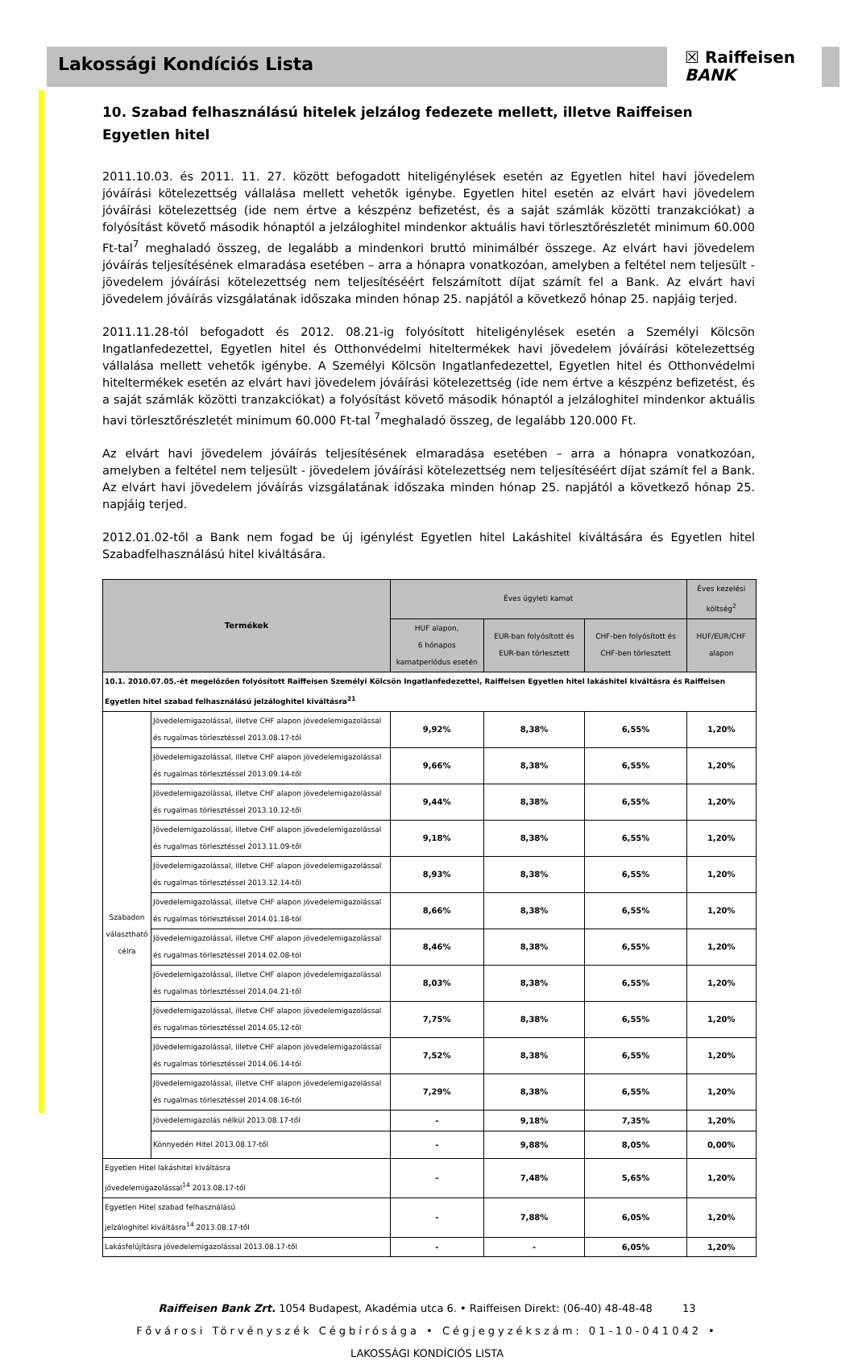Lakossági Kondíciós Lista
☒ Raiffeisen
BANK
10. Szabad felhasználású hitelek jelzálog fedezete mellett, illetve Raiffeisen Egyetlen hitel
2011.10.03. és 2011. 11. 27. között befogadott hiteligénylések esetén az Egyetlen hitel havi jövedelem jóváírási kötelezettség vállalása mellett vehetők igénybe. Egyetlen hitel esetén az elvárt havi jövedelem jóváírási kötelezettség (ide nem értve a készpénz befizetést, és a saját számlák közötti tranzakciókat) a folyósítást követő második hónaptól a jelzáloghitel mindenkor aktuális havi törlesztőrészletét minimum 60.000 Ft-tal<sup>7</sup> meghaladó összeg, de legalább a mindenkori bruttó minimálbér összege. Az elvárt havi jövedelem jóváírás teljesítésének elmaradása esetében – arra a hónapra vonatkozóan, amelyben a feltétel nem teljesült - jövedelem jóváírási kötelezettség nem teljesítéséért felszámított díjat számít fel a Bank. Az elvárt havi jövedelem jóváírás vizsgálatának időszaka minden hónap 25. napjától a következő hónap 25. napjáig terjed.
2011.11.28-tól befogadott és 2012. 08.21-ig folyósított hiteligénylések esetén a Személyi Kölcsön Ingatlanfedezettel, Egyetlen hitel és Otthonvédelmi hiteltermékek havi jövedelem jóváírási kötelezettség vállalása mellett vehetők igénybe. A Személyi Kölcsön Ingatlanfedezettel, Egyetlen hitel és Otthonvédelmi hiteltermékek esetén az elvárt havi jövedelem jóváírási kötelezettség (ide nem értve a készpénz befizetést, és a saját számlák közötti tranzakciókat) a folyósítást követő második hónaptól a jelzáloghitel mindenkor aktuális havi törlesztőrészletét minimum 60.000 Ft-tal <sup>7</sup>meghaladó összeg, de legalább 120.000 Ft.
Az elvárt havi jövedelem jóváírás teljesítésének elmaradása esetében – arra a hónapra vonatkozóan, amelyben a feltétel nem teljesült - jövedelem jóváírási kötelezettség nem teljesítéséért díjat számít fel a Bank. Az elvárt havi jövedelem jóváírás vizsgálatának időszaka minden hónap 25. napjától a következő hónap 25. napjáig terjed.
2012.01.02-től a Bank nem fogad be új igénylést Egyetlen hitel Lakáshitel kiváltására és Egyetlen hitel Szabadfelhasználású hitel kiváltására.
| Termékek | | Éves ügyleti kamat | | | Éves kezelési költség<sup>2</sup> |
| --- | --- | --- | --- | --- | --- |
| | | HUF alapon, 6 hónapos kamatperiódus esetén | EUR-ban folyósított és EUR-ban törlesztett | CHF-ben folyósított és CHF-ben törlesztett | HUF/EUR/CHF alapon |
| 10.1. 2010.07.05.-ét megelőzően folyósított Raiffeisen Személyi Kölcsön Ingatlanfedezettel, Raiffeisen Egyetlen hitel lakáshitel kiváltásra és Raiffeisen Egyetlen hitel szabad felhasználású jelzáloghitel kiváltásra<sup>21</sup> | | | | | |
| Szabadon választható célra | Jövedelemigazolással, illetve CHF alapon jövedelemigazolással és rugalmas törlesztéssel 2013.08.17-től | 9,92% | 8,38% | 6,55% | 1,20% |
| | Jövedelemigazolással, illetve CHF alapon jövedelemigazolással és rugalmas törlesztéssel 2013.09.14-től | 9,66% | 8,38% | 6,55% | 1,20% |
| | Jövedelemigazolással, illetve CHF alapon jövedelemigazolással és rugalmas törlesztéssel 2013.10.12-től | 9,44% | 8,38% | 6,55% | 1,20% |
| | Jövedelemigazolással, illetve CHF alapon jövedelemigazolással és rugalmas törlesztéssel 2013.11.09-től | 9,18% | 8,38% | 6,55% | 1,20% |
| | Jövedelemigazolással, illetve CHF alapon jövedelemigazolással és rugalmas törlesztéssel 2013.12.14-től | 8,93% | 8,38% | 6,55% | 1,20% |
| | Jövedelemigazolással, illetve CHF alapon jövedelemigazolással és rugalmas törlesztéssel 2014.01.18-tól | 8,66% | 8,38% | 6,55% | 1,20% |
| | Jövedelemigazolással, illetve CHF alapon jövedelemigazolással és rugalmas törlesztéssel 2014.02.08-tól | 8,46% | 8,38% | 6,55% | 1,20% |
| | Jövedelemigazolással, illetve CHF alapon jövedelemigazolással és rugalmas törlesztéssel 2014.04.21-től | 8,03% | 8,38% | 6,55% | 1,20% |
| | Jövedelemigazolással, illetve CHF alapon jövedelemigazolással és rugalmas törlesztéssel 2014.05.12-től | 7,75% | 8,38% | 6,55% | 1,20% |
| | Jövedelemigazolással, illetve CHF alapon jövedelemigazolással és rugalmas törlesztéssel 2014.06.14-től | 7,52% | 8,38% | 6,55% | 1,20% |
| | Jövedelemigazolással, illetve CHF alapon jövedelemigazolással és rugalmas törlesztéssel 2014.08.16-tól | 7,29% | 8,38% | 6,55% | 1,20% |
| | Jövedelemigazolás nélkül 2013.08.17-től | - | 9,18% | 7,35% | 1,20% |
| | Könnyedén Hitel 2013.08.17-től | - | 9,88% | 8,05% | 0,00% |
| Egyetlen Hitel lakáshitel kiváltásra jövedelemigazolással<sup>14</sup> 2013.08.17-től | | - | 7,48% | 5,65% | 1,20% |
| Egyetlen Hitel szabad felhasználású jelzáloghitel kiváltásra<sup>14</sup> 2013.08.17-től | | - | 7,88% | 6,05% | 1,20% |
| Lakásfelújításra jövedelemigazolással 2013.08.17-től | | - | - | 6,05% | 1,20% |
Raiffeisen Bank Zrt. 1054 Budapest, Akadémia utca 6. • Raiffeisen Direkt: (06-40) 48-48-48 13
Fővárosi Törvényszék Cégbírósága • Cégjegyzékszám: 01-10-041042 •
LAKOSSÁGI KONDÍCIÓS LISTA